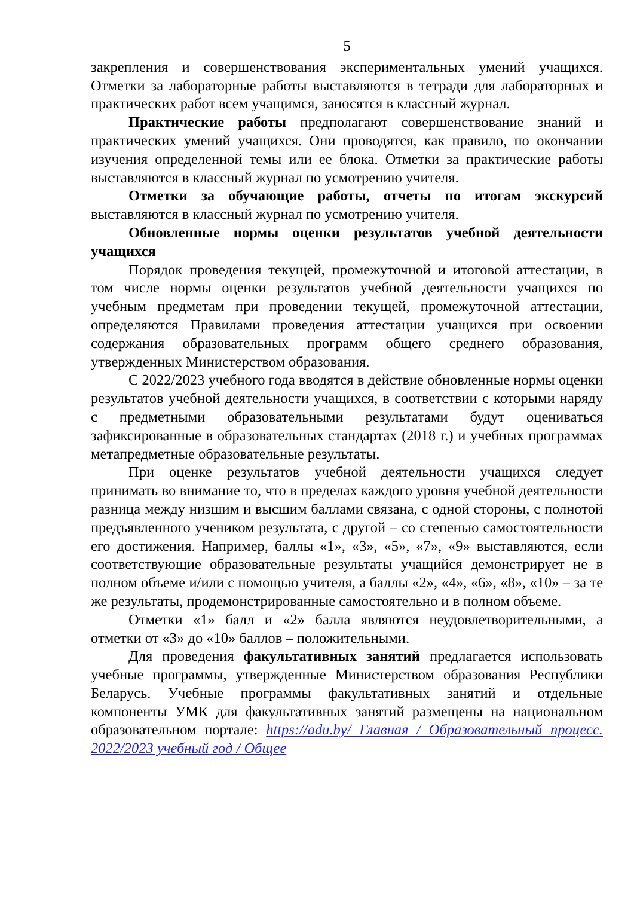5
закрепления и совершенствования экспериментальных умений учащихся. Отметки за лабораторные работы выставляются в тетради для лабораторных и практических работ всем учащимся, заносятся в классный журнал.
Практические работы предполагают совершенствование знаний и практических умений учащихся. Они проводятся, как правило, по окончании изучения определенной темы или ее блока. Отметки за практические работы выставляются в классный журнал по усмотрению учителя.
Отметки за обучающие работы, отчеты по итогам экскурсий выставляются в классный журнал по усмотрению учителя.
Обновленные нормы оценки результатов учебной деятельности учащихся
Порядок проведения текущей, промежуточной и итоговой аттестации, в том числе нормы оценки результатов учебной деятельности учащихся по учебным предметам при проведении текущей, промежуточной аттестации, определяются Правилами проведения аттестации учащихся при освоении содержания образовательных программ общего среднего образования, утвержденных Министерством образования.
С 2022/2023 учебного года вводятся в действие обновленные нормы оценки результатов учебной деятельности учащихся, в соответствии с которыми наряду с предметными образовательными результатами будут оцениваться зафиксированные в образовательных стандартах (2018 г.) и учебных программах метапредметные образовательные результаты.
При оценке результатов учебной деятельности учащихся следует принимать во внимание то, что в пределах каждого уровня учебной деятельности разница между низшим и высшим баллами связана, с одной стороны, с полнотой предъявленного учеником результата, с другой – со степенью самостоятельности его достижения. Например, баллы «1», «3», «5», «7», «9» выставляются, если соответствующие образовательные результаты учащийся демонстрирует не в полном объеме и/или с помощью учителя, а баллы «2», «4», «6», «8», «10» – за те же результаты, продемонстрированные самостоятельно и в полном объеме.
Отметки «1» балл и «2» балла являются неудовлетворительными, а отметки от «3» до «10» баллов – положительными.
Для проведения факультативных занятий предлагается использовать учебные программы, утвержденные Министерством образования Республики Беларусь. Учебные программы факультативных занятий и отдельные компоненты УМК для факультативных занятий размещены на национальном образовательном портале: https://adu.by/ Главная / Образовательный процесс. 2022/2023 учебный год / Общее